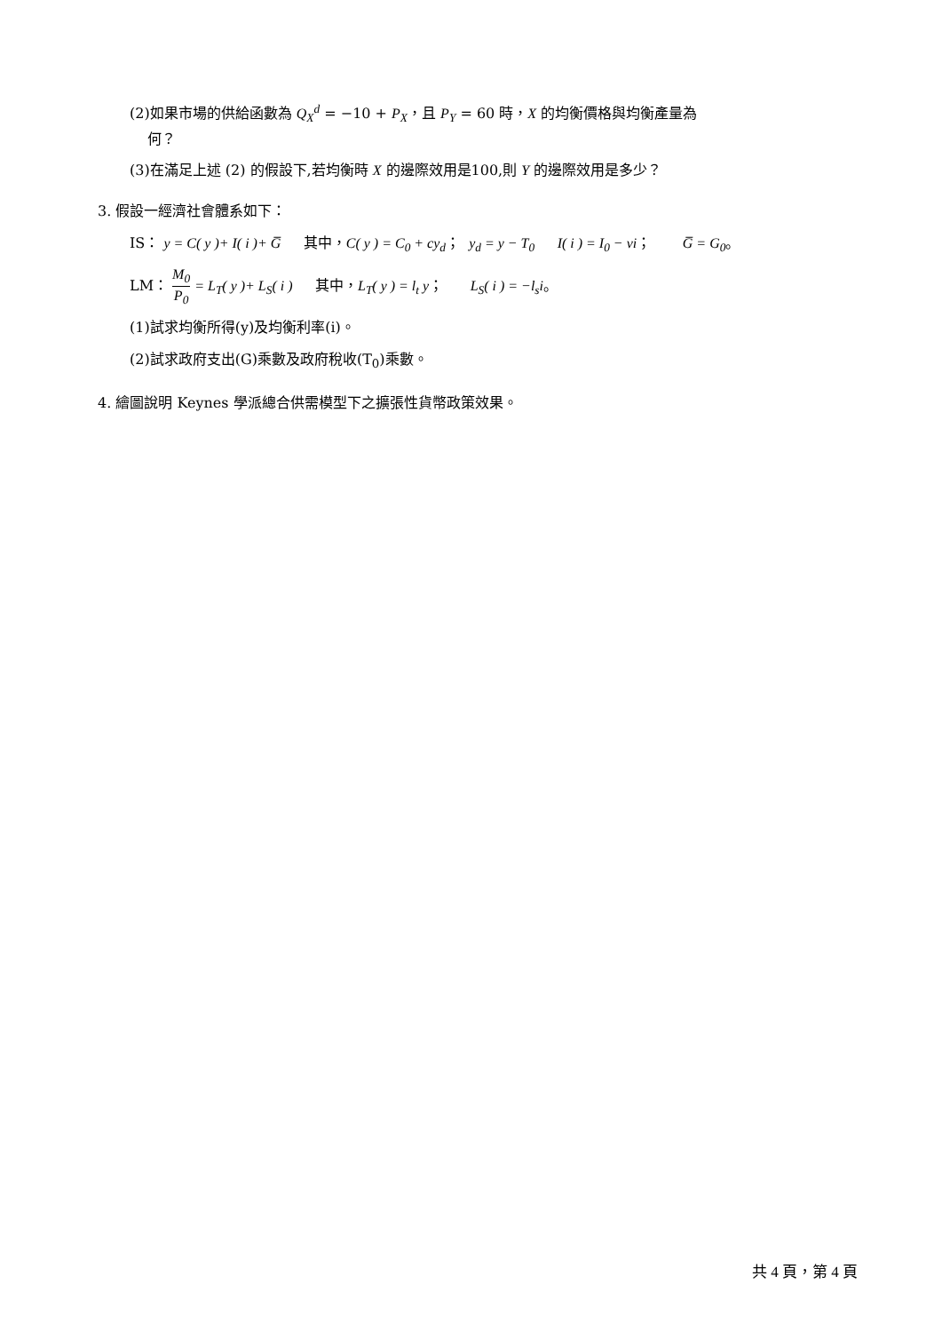(2)如果市場的供給函數為 Q<sub>X</sub><sup>d</sup> = −10 + P<sub>X</sub>，且 P<sub>Y</sub> = 60 時，X 的均衡價格與均衡產量為
何？
(3)在滿足上述 (2) 的假設下,若均衡時 X 的邊際效用是100,則 Y 的邊際效用是多少？
3. 假設一經濟社會體系如下：
IS： y = C( y )+ I( i )+ G̅ 其中，C( y ) = C<sub>0</sub> + cy<sub>d</sub>； y<sub>d</sub> = y − T<sub>0</sub> I( i ) = I<sub>0</sub> − vi； G̅ = G<sub>0</sub>。
LM： M<sub>0</sub> P<sub>0</sub> = L<sub>T</sub>( y )+ L<sub>S</sub>( i ) 其中，L<sub>T</sub>( y ) = l<sub>t</sub> y； L<sub>S</sub>( i ) = −l<sub>s</sub>i。
(1)試求均衡所得(y)及均衡利率(i)。
(2)試求政府支出(G)乘數及政府稅收(T<sub>0</sub>)乘數。
4. 繪圖說明 Keynes 學派總合供需模型下之擴張性貨幣政策效果。
共 4 頁，第 4 頁